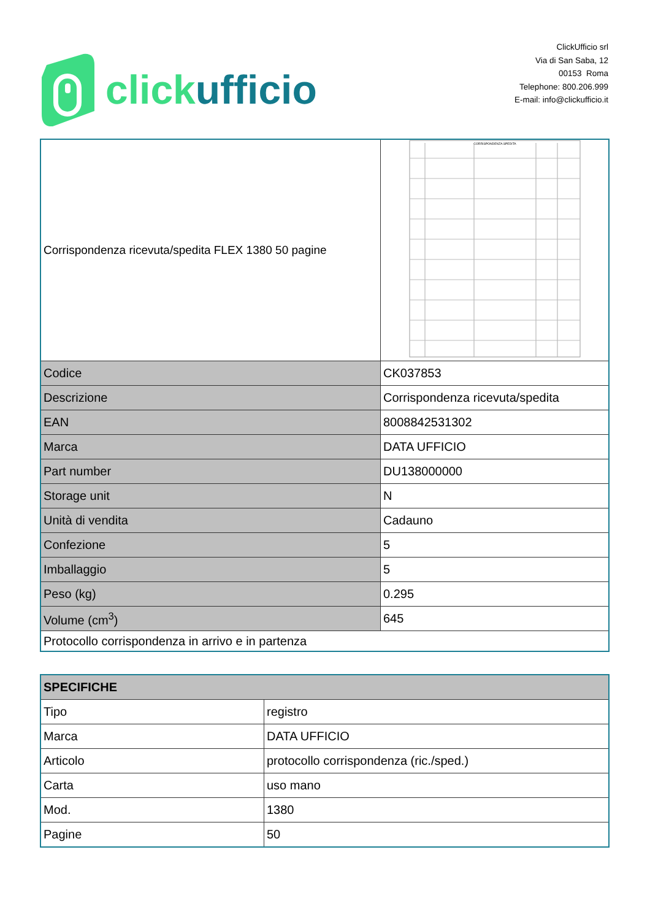clickufficio
ClickUfficio srl
Via di San Saba, 12
00153 Roma
Telephone: 800.206.999
E-mail: info@clickufficio.it
| Corrispondenza ricevuta/spedita FLEX 1380 50 pagine | CORRISPONDENZA SPEDITA |
| Codice | CK037853 |
| Descrizione | Corrispondenza ricevuta/spedita |
| EAN | 8008842531302 |
| Marca | DATA UFFICIO |
| Part number | DU138000000 |
| Storage unit | N |
| Unità di vendita | Cadauno |
| Confezione | 5 |
| Imballaggio | 5 |
| Peso (kg) | 0.295 |
| Volume (cm<sup>3</sup>) | 645 |
| Protocollo corrispondenza in arrivo e in partenza | |
| SPECIFICHE | |
| Tipo | registro |
| Marca | DATA UFFICIO |
| Articolo | protocollo corrispondenza (ric./sped.) |
| Carta | uso mano |
| Mod. | 1380 |
| Pagine | 50 |